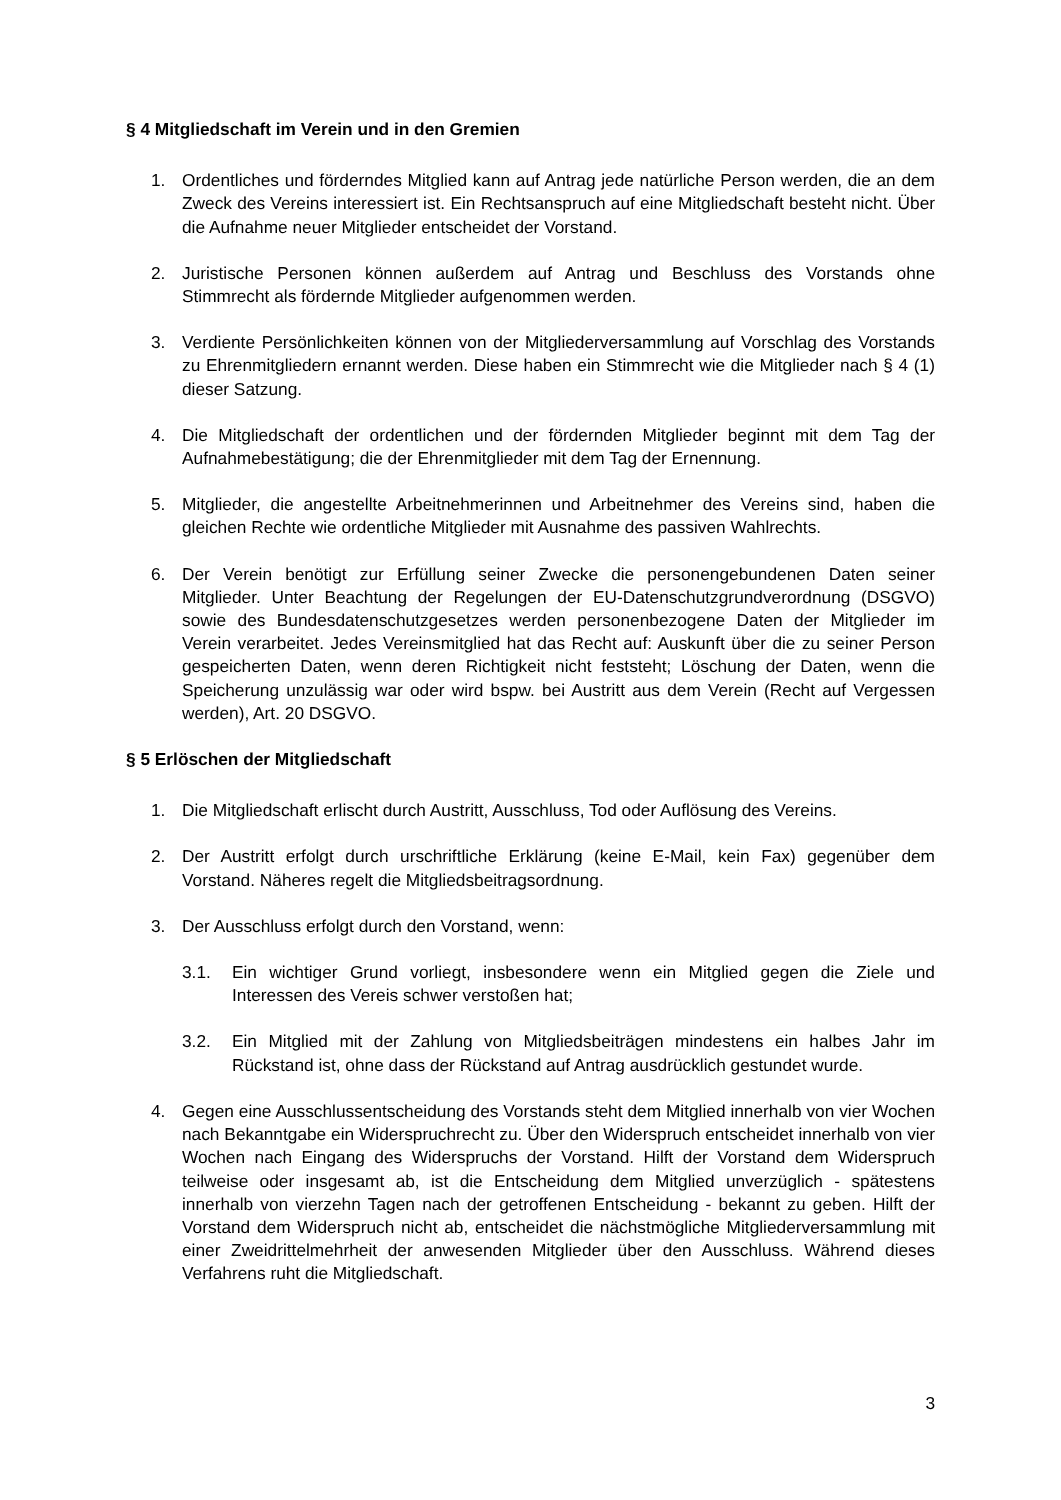§ 4 Mitgliedschaft im Verein und in den Gremien
1. Ordentliches und förderndes Mitglied kann auf Antrag jede natürliche Person werden, die an dem Zweck des Vereins interessiert ist. Ein Rechtsanspruch auf eine Mitgliedschaft besteht nicht. Über die Aufnahme neuer Mitglieder entscheidet der Vorstand.
2. Juristische Personen können außerdem auf Antrag und Beschluss des Vorstands ohne Stimmrecht als fördernde Mitglieder aufgenommen werden.
3. Verdiente Persönlichkeiten können von der Mitgliederversammlung auf Vorschlag des Vorstands zu Ehrenmitgliedern ernannt werden. Diese haben ein Stimmrecht wie die Mitglieder nach § 4 (1) dieser Satzung.
4. Die Mitgliedschaft der ordentlichen und der fördernden Mitglieder beginnt mit dem Tag der Aufnahmebestätigung; die der Ehrenmitglieder mit dem Tag der Ernennung.
5. Mitglieder, die angestellte Arbeitnehmerinnen und Arbeitnehmer des Vereins sind, haben die gleichen Rechte wie ordentliche Mitglieder mit Ausnahme des passiven Wahlrechts.
6. Der Verein benötigt zur Erfüllung seiner Zwecke die personengebundenen Daten seiner Mitglieder. Unter Beachtung der Regelungen der EU-Datenschutzgrundverordnung (DSGVO) sowie des Bundesdatenschutzgesetzes werden personenbezogene Daten der Mitglieder im Verein verarbeitet. Jedes Vereinsmitglied hat das Recht auf: Auskunft über die zu seiner Person gespeicherten Daten, wenn deren Richtigkeit nicht feststeht; Löschung der Daten, wenn die Speicherung unzulässig war oder wird bspw. bei Austritt aus dem Verein (Recht auf Vergessen werden), Art. 20 DSGVO.
§ 5 Erlöschen der Mitgliedschaft
1. Die Mitgliedschaft erlischt durch Austritt, Ausschluss, Tod oder Auflösung des Vereins.
2. Der Austritt erfolgt durch urschriftliche Erklärung (keine E-Mail, kein Fax) gegenüber dem Vorstand. Näheres regelt die Mitgliedsbeitragsordnung.
3. Der Ausschluss erfolgt durch den Vorstand, wenn:
3.1. Ein wichtiger Grund vorliegt, insbesondere wenn ein Mitglied gegen die Ziele und Interessen des Vereis schwer verstoßen hat;
3.2. Ein Mitglied mit der Zahlung von Mitgliedsbeiträgen mindestens ein halbes Jahr im Rückstand ist, ohne dass der Rückstand auf Antrag ausdrücklich gestundet wurde.
4. Gegen eine Ausschlussentscheidung des Vorstands steht dem Mitglied innerhalb von vier Wochen nach Bekanntgabe ein Widerspruchrecht zu. Über den Widerspruch entscheidet innerhalb von vier Wochen nach Eingang des Widerspruchs der Vorstand. Hilft der Vorstand dem Widerspruch teilweise oder insgesamt ab, ist die Entscheidung dem Mitglied unverzüglich - spätestens innerhalb von vierzehn Tagen nach der getroffenen Entscheidung - bekannt zu geben. Hilft der Vorstand dem Widerspruch nicht ab, entscheidet die nächstmögliche Mitgliederversammlung mit einer Zweidrittelmehrheit der anwesenden Mitglieder über den Ausschluss. Während dieses Verfahrens ruht die Mitgliedschaft.
3